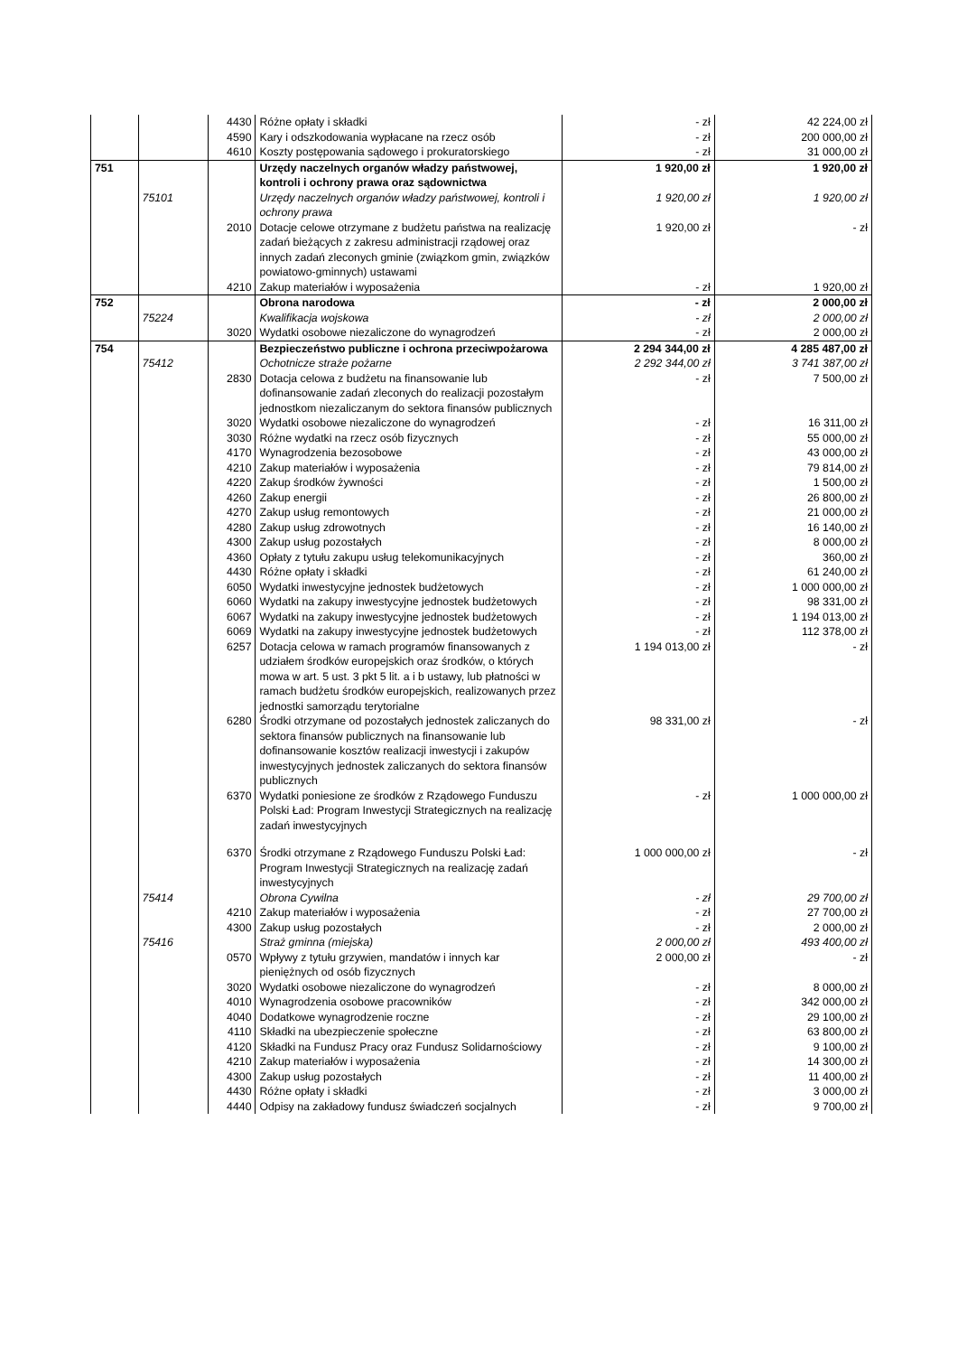| | | 4430 | Różne opłaty i składki | - zł | 42 224,00 zł |
| | | 4590 | Kary i odszkodowania wypłacane na rzecz osób | - zł | 200 000,00 zł |
| | | 4610 | Koszty postępowania sądowego i prokuratorskiego | - zł | 31 000,00 zł |
| 751 | | | Urzędy naczelnych organów władzy państwowej, kontroli i ochrony prawa oraz sądownictwa | 1 920,00 zł | 1 920,00 zł |
| | 75101 | | Urzędy naczelnych organów władzy państwowej, kontroli i ochrony prawa | 1 920,00 zł | 1 920,00 zł |
| | | 2010 | Dotacje celowe otrzymane z budżetu państwa na realizację zadań bieżących z zakresu administracji rządowej oraz innych zadań zleconych gminie (związkom gmin, związków powiatowo-gminnych) ustawami | 1 920,00 zł | - zł |
| | | 4210 | Zakup materiałów i wyposażenia | - zł | 1 920,00 zł |
| 752 | | | Obrona narodowa | - zł | 2 000,00 zł |
| | 75224 | | Kwalifikacja wojskowa | - zł | 2 000,00 zł |
| | | 3020 | Wydatki osobowe niezaliczone do wynagrodzeń | - zł | 2 000,00 zł |
| 754 | | | Bezpieczeństwo publiczne i ochrona przeciwpożarowa | 2 294 344,00 zł | 4 285 487,00 zł |
| | 75412 | | Ochotnicze straże pożarne | 2 292 344,00 zł | 3 741 387,00 zł |
| | | 2830 | Dotacja celowa z budżetu na finansowanie lub dofinansowanie zadań zleconych do realizacji pozostałym jednostkom niezaliczanym do sektora finansów publicznych | - zł | 7 500,00 zł |
| | | 3020 | Wydatki osobowe niezaliczone do wynagrodzeń | - zł | 16 311,00 zł |
| | | 3030 | Różne wydatki na rzecz osób fizycznych | - zł | 55 000,00 zł |
| | | 4170 | Wynagrodzenia bezosobowe | - zł | 43 000,00 zł |
| | | 4210 | Zakup materiałów i wyposażenia | - zł | 79 814,00 zł |
| | | 4220 | Zakup środków żywności | - zł | 1 500,00 zł |
| | | 4260 | Zakup energii | - zł | 26 800,00 zł |
| | | 4270 | Zakup usług remontowych | - zł | 21 000,00 zł |
| | | 4280 | Zakup usług zdrowotnych | - zł | 16 140,00 zł |
| | | 4300 | Zakup usług pozostałych | - zł | 8 000,00 zł |
| | | 4360 | Opłaty z tytułu zakupu usług telekomunikacyjnych | - zł | 360,00 zł |
| | | 4430 | Różne opłaty i składki | - zł | 61 240,00 zł |
| | | 6050 | Wydatki inwestycyjne jednostek budżetowych | - zł | 1 000 000,00 zł |
| | | 6060 | Wydatki na zakupy inwestycyjne jednostek budżetowych | - zł | 98 331,00 zł |
| | | 6067 | Wydatki na zakupy inwestycyjne jednostek budżetowych | - zł | 1 194 013,00 zł |
| | | 6069 | Wydatki na zakupy inwestycyjne jednostek budżetowych | - zł | 112 378,00 zł |
| | | 6257 | Dotacja celowa w ramach programów finansowanych z udziałem środków europejskich oraz środków, o których mowa w art. 5 ust. 3 pkt 5 lit. a i b ustawy, lub płatności w ramach budżetu środków europejskich, realizowanych przez jednostki samorządu terytorialne | 1 194 013,00 zł | - zł |
| | | 6280 | Środki otrzymane od pozostałych jednostek zaliczanych do sektora finansów publicznych na finansowanie lub dofinansowanie kosztów realizacji inwestycji i zakupów inwestycyjnych jednostek zaliczanych do sektora finansów publicznych | 98 331,00 zł | - zł |
| | | 6370 | Wydatki poniesione ze środków z Rządowego Funduszu Polski Ład: Program Inwestycji Strategicznych na realizację zadań inwestycyjnych | - zł | 1 000 000,00 zł |
| | | 6370 | Środki otrzymane z Rządowego Funduszu Polski Ład: Program Inwestycji Strategicznych na realizację zadań inwestycyjnych | 1 000 000,00 zł | - zł |
| | 75414 | | Obrona Cywilna | - zł | 29 700,00 zł |
| | | 4210 | Zakup materiałów i wyposażenia | - zł | 27 700,00 zł |
| | | 4300 | Zakup usług pozostałych | - zł | 2 000,00 zł |
| | 75416 | | Straż gminna (miejska) | 2 000,00 zł | 493 400,00 zł |
| | | 0570 | Wpływy z tytułu grzywien, mandatów i innych kar pieniężnych od osób fizycznych | 2 000,00 zł | - zł |
| | | 3020 | Wydatki osobowe niezaliczone do wynagrodzeń | - zł | 8 000,00 zł |
| | | 4010 | Wynagrodzenia osobowe pracowników | - zł | 342 000,00 zł |
| | | 4040 | Dodatkowe wynagrodzenie roczne | - zł | 29 100,00 zł |
| | | 4110 | Składki na ubezpieczenie społeczne | - zł | 63 800,00 zł |
| | | 4120 | Składki na Fundusz Pracy oraz Fundusz Solidarnościowy | - zł | 9 100,00 zł |
| | | 4210 | Zakup materiałów i wyposażenia | - zł | 14 300,00 zł |
| | | 4300 | Zakup usług pozostałych | - zł | 11 400,00 zł |
| | | 4430 | Różne opłaty i składki | - zł | 3 000,00 zł |
| | | 4440 | Odpisy na zakładowy fundusz świadczeń socjalnych | - zł | 9 700,00 zł |